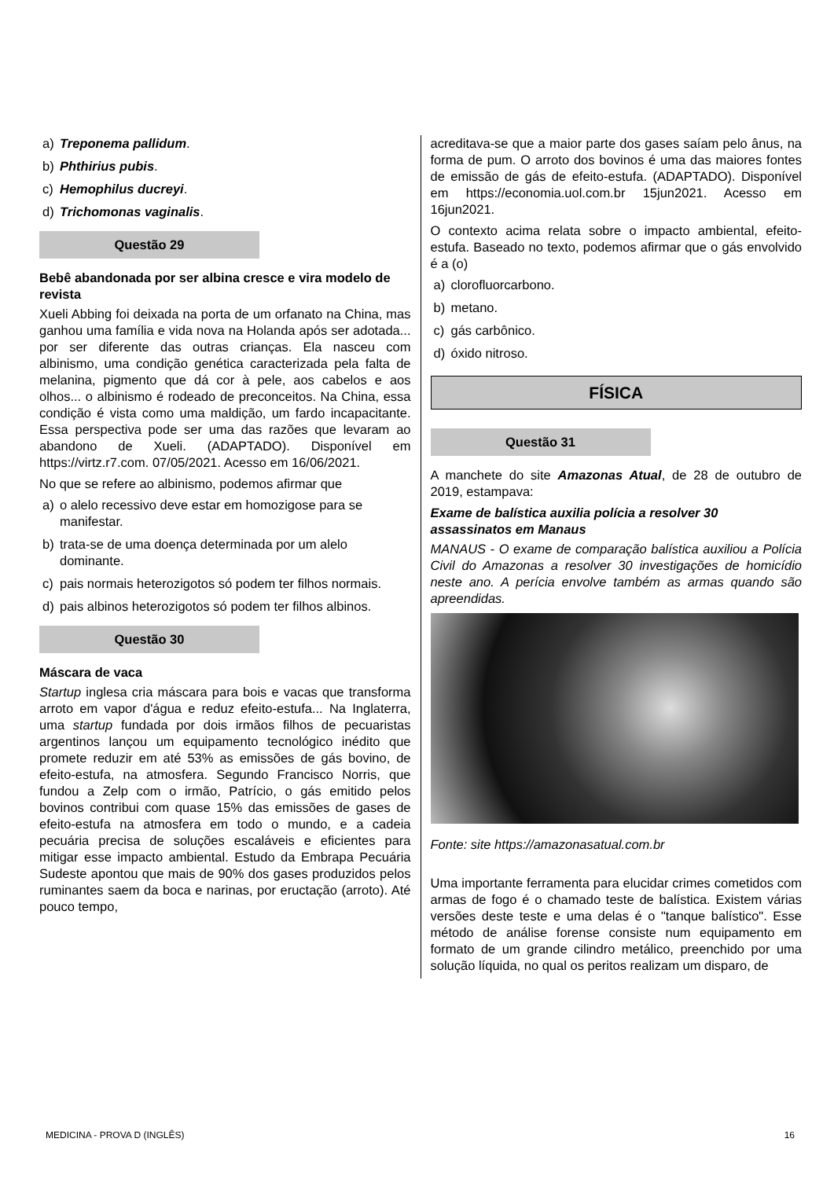a) Treponema pallidum.
b) Phthirius pubis.
c) Hemophilus ducreyi.
d) Trichomonas vaginalis.
Questão 29
Bebê abandonada por ser albina cresce e vira modelo de revista
Xueli Abbing foi deixada na porta de um orfanato na China, mas ganhou uma família e vida nova na Holanda após ser adotada... por ser diferente das outras crianças. Ela nasceu com albinismo, uma condição genética caracterizada pela falta de melanina, pigmento que dá cor à pele, aos cabelos e aos olhos... o albinismo é rodeado de preconceitos. Na China, essa condição é vista como uma maldição, um fardo incapacitante. Essa perspectiva pode ser uma das razões que levaram ao abandono de Xueli. (ADAPTADO). Disponível em https://virtz.r7.com. 07/05/2021. Acesso em 16/06/2021.
No que se refere ao albinismo, podemos afirmar que
a) o alelo recessivo deve estar em homozigose para se manifestar.
b) trata-se de uma doença determinada por um alelo dominante.
c) pais normais heterozigotos só podem ter filhos normais.
d) pais albinos heterozigotos só podem ter filhos albinos.
Questão 30
Máscara de vaca
Startup inglesa cria máscara para bois e vacas que transforma arroto em vapor d'água e reduz efeito-estufa... Na Inglaterra, uma startup fundada por dois irmãos filhos de pecuaristas argentinos lançou um equipamento tecnológico inédito que promete reduzir em até 53% as emissões de gás bovino, de efeito-estufa, na atmosfera. Segundo Francisco Norris, que fundou a Zelp com o irmão, Patrício, o gás emitido pelos bovinos contribui com quase 15% das emissões de gases de efeito-estufa na atmosfera em todo o mundo, e a cadeia pecuária precisa de soluções escaláveis e eficientes para mitigar esse impacto ambiental. Estudo da Embrapa Pecuária Sudeste apontou que mais de 90% dos gases produzidos pelos ruminantes saem da boca e narinas, por eructação (arroto). Até pouco tempo,
acreditava-se que a maior parte dos gases saíam pelo ânus, na forma de pum. O arroto dos bovinos é uma das maiores fontes de emissão de gás de efeito-estufa. (ADAPTADO). Disponível em https://economia.uol.com.br 15jun2021. Acesso em 16jun2021.
O contexto acima relata sobre o impacto ambiental, efeito-estufa. Baseado no texto, podemos afirmar que o gás envolvido é a (o)
a) clorofluorcarbono.
b) metano.
c) gás carbônico.
d) óxido nitroso.
FÍSICA
Questão 31
A manchete do site Amazonas Atual, de 28 de outubro de 2019, estampava:
Exame de balística auxilia polícia a resolver 30 assassinatos em Manaus
MANAUS - O exame de comparação balística auxiliou a Polícia Civil do Amazonas a resolver 30 investigações de homicídio neste ano. A perícia envolve também as armas quando são apreendidas.
Fonte: site https://amazonasatual.com.br
Uma importante ferramenta para elucidar crimes cometidos com armas de fogo é o chamado teste de balística. Existem várias versões deste teste e uma delas é o "tanque balístico". Esse método de análise forense consiste num equipamento em formato de um grande cilindro metálico, preenchido por uma solução líquida, no qual os peritos realizam um disparo, de
MEDICINA - PROVA D (INGLÊS) 16